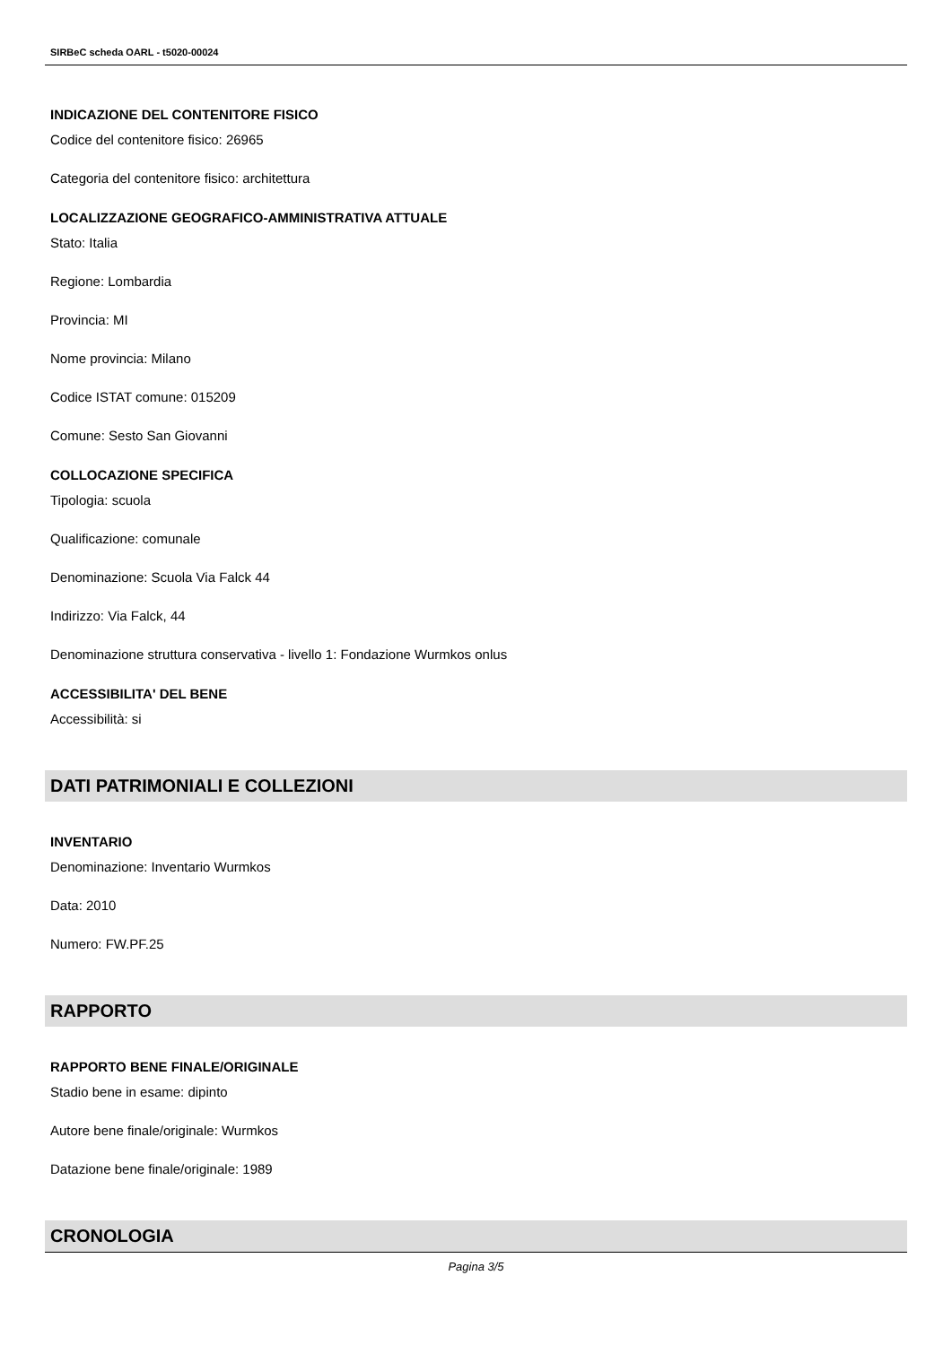SIRBeC scheda OARL - t5020-00024
INDICAZIONE DEL CONTENITORE FISICO
Codice del contenitore fisico: 26965
Categoria del contenitore fisico: architettura
LOCALIZZAZIONE GEOGRAFICO-AMMINISTRATIVA ATTUALE
Stato: Italia
Regione: Lombardia
Provincia: MI
Nome provincia: Milano
Codice ISTAT comune: 015209
Comune: Sesto San Giovanni
COLLOCAZIONE SPECIFICA
Tipologia: scuola
Qualificazione: comunale
Denominazione: Scuola Via Falck 44
Indirizzo: Via Falck, 44
Denominazione struttura conservativa - livello 1: Fondazione Wurmkos onlus
ACCESSIBILITA' DEL BENE
Accessibilità: si
DATI PATRIMONIALI E COLLEZIONI
INVENTARIO
Denominazione: Inventario Wurmkos
Data: 2010
Numero: FW.PF.25
RAPPORTO
RAPPORTO BENE FINALE/ORIGINALE
Stadio bene in esame: dipinto
Autore bene finale/originale: Wurmkos
Datazione bene finale/originale: 1989
CRONOLOGIA
Pagina 3/5